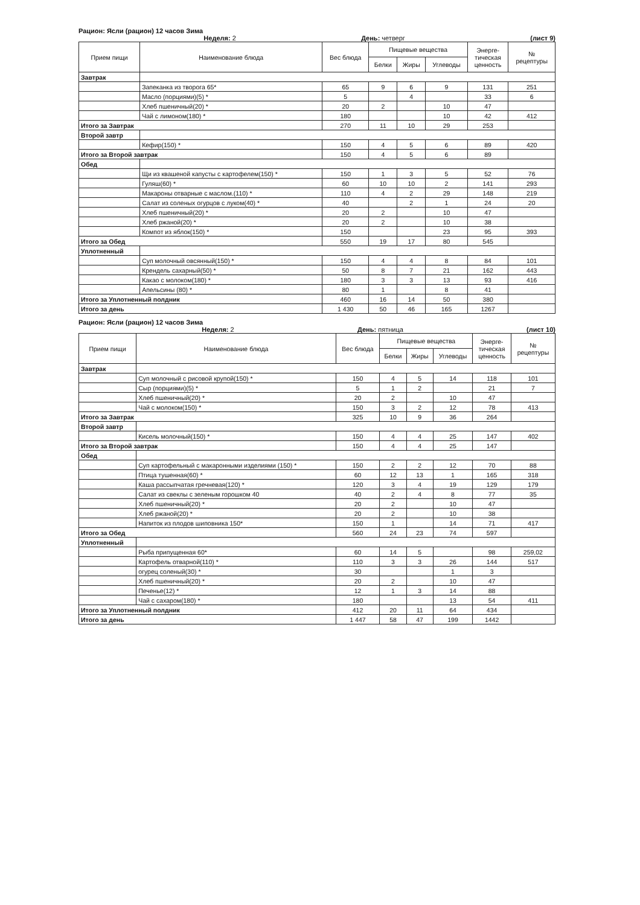Рацион: Ясли (рацион) 12 часов Зима
Неделя: 2 День: четверг (лист 9)
| Прием пищи | Наименование блюда | Вес блюда | Пищевые вещества | | | Энерге- тическая ценность | № рецептуры |
| --- | --- | --- | --- | --- | --- | --- | --- |
| | | | Белки | Жиры | Углеводы | | |
| Завтрак | | | | | | | |
| | Запеканка из творога 65* | 65 | 9 | 6 | 9 | 131 | 251 |
| | Масло (порциями)(5) * | 5 | | 4 | | 33 | 6 |
| | Хлеб пшеничный(20) * | 20 | 2 | | 10 | 47 | |
| | Чай с лимоном(180) * | 180 | | | 10 | 42 | 412 |
| Итого за Завтрак | | 270 | 11 | 10 | 29 | 253 | |
| Второй завтр | | | | | | | |
| | Кефир(150) * | 150 | 4 | 5 | 6 | 89 | 420 |
| Итого за Второй завтрак | | 150 | 4 | 5 | 6 | 89 | |
| Обед | | | | | | | |
| | Щи из квашеной капусты с картофелем(150) * | 150 | 1 | 3 | 5 | 52 | 76 |
| | Гуляш(60) * | 60 | 10 | 10 | 2 | 141 | 293 |
| | Макароны отварные с маслом.(110) * | 110 | 4 | 2 | 29 | 148 | 219 |
| | Салат из соленых огурцов с луком(40) * | 40 | | 2 | 1 | 24 | 20 |
| | Хлеб пшеничный(20) * | 20 | 2 | | 10 | 47 | |
| | Хлеб ржаной(20) * | 20 | 2 | | 10 | 38 | |
| | Компот из яблок(150) * | 150 | | | 23 | 95 | 393 |
| Итого за Обед | | 550 | 19 | 17 | 80 | 545 | |
| Уплотненный | | | | | | | |
| | Суп молочный овсянный(150) * | 150 | 4 | 4 | 8 | 84 | 101 |
| | Крендель сахарный(50) * | 50 | 8 | 7 | 21 | 162 | 443 |
| | Какао с молоком(180) * | 180 | 3 | 3 | 13 | 93 | 416 |
| | Апельсины (80) * | 80 | 1 | | 8 | 41 | |
| Итого за Уплотненный полдник | | 460 | 16 | 14 | 50 | 380 | |
| Итого за день | | 1 430 | 50 | 46 | 165 | 1267 | |
Рацион: Ясли (рацион) 12 часов Зима
Неделя: 2 День: пятница (лист 10)
| Прием пищи | Наименование блюда | Вес блюда | Пищевые вещества | | | Энерге- тическая ценность | № рецептуры |
| --- | --- | --- | --- | --- | --- | --- | --- |
| | | | Белки | Жиры | Углеводы | | |
| Завтрак | | | | | | | |
| | Суп молочный с рисовой крупой(150) * | 150 | 4 | 5 | 14 | 118 | 101 |
| | Сыр (порциями)(5) * | 5 | 1 | 2 | | 21 | 7 |
| | Хлеб пшеничный(20) * | 20 | 2 | | 10 | 47 | |
| | Чай с молоком(150) * | 150 | 3 | 2 | 12 | 78 | 413 |
| Итого за Завтрак | | 325 | 10 | 9 | 36 | 264 | |
| Второй завтр | | | | | | | |
| | Кисель молочный(150) * | 150 | 4 | 4 | 25 | 147 | 402 |
| Итого за Второй завтрак | | 150 | 4 | 4 | 25 | 147 | |
| Обед | | | | | | | |
| | Суп картофельный с макаронными изделиями (150) * | 150 | 2 | 2 | 12 | 70 | 88 |
| | Птица тушенная(60) * | 60 | 12 | 13 | 1 | 165 | 318 |
| | Каша рассыпчатая гречневая(120) * | 120 | 3 | 4 | 19 | 129 | 179 |
| | Салат из свеклы с зеленым горошком 40 | 40 | 2 | 4 | 8 | 77 | 35 |
| | Хлеб пшеничный(20) * | 20 | 2 | | 10 | 47 | |
| | Хлеб ржаной(20) * | 20 | 2 | | 10 | 38 | |
| | Напиток из плодов шиповника 150* | 150 | 1 | | 14 | 71 | 417 |
| Итого за Обед | | 560 | 24 | 23 | 74 | 597 | |
| Уплотненный | | | | | | | |
| | Рыба припущенная 60* | 60 | 14 | 5 | | 98 | 259,02 |
| | Картофель отварной(110) * | 110 | 3 | 3 | 26 | 144 | 517 |
| | огурец соленый(30) * | 30 | | | 1 | 3 | |
| | Хлеб пшеничный(20) * | 20 | 2 | | 10 | 47 | |
| | Печенье(12) * | 12 | 1 | 3 | 14 | 88 | |
| | Чай с сахаром(180) * | 180 | | | 13 | 54 | 411 |
| Итого за Уплотненный полдник | | 412 | 20 | 11 | 64 | 434 | |
| Итого за день | | 1 447 | 58 | 47 | 199 | 1442 | |